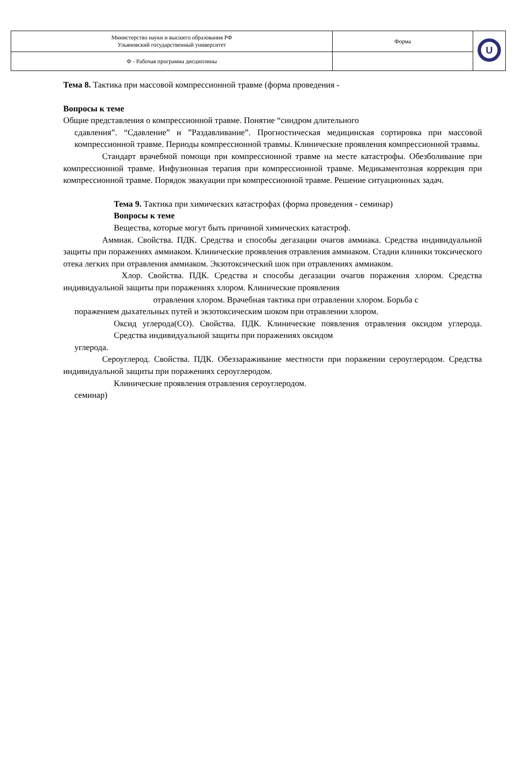| Министерство науки и высшего образования РФ Ульяновский государственный университет | Форма | U |
| Ф - Рабочая программа дисциплины | | |
Тема 8. Тактика при массовой компрессионной травме (форма проведения -
Вопросы к теме
Общие представления о компрессионной травме. Понятие “синдром длительного
сдавления”. “Сдавление” и ”Раздавливание”. Прогностическая медицинская сортировка при массовой компрессионной травме. Периоды компрессионной травмы. Клинические проявления компрессионной травмы.
Стандарт врачебной помощи при компрессионной травме на месте катастрофы. Обезболивание при компрессионной травме. Инфузионная терапия при компрессионной травме. Медикаментозная коррекция при компрессионной травме. Порядок эвакуации при компрессионной травме. Решение ситуационных задач.
Тема 9. Тактика при химических катастрофах (форма проведения - семинар)
Вопросы к теме
Вещества, которые могут быть причиной химических катастроф.
Аммиак. Свойства. ПДК. Средства и способы дегазации очагов аммиака. Средства индивидуальной защиты при поражениях аммиаком. Клинические проявления отравления аммиаком. Стадии клиники токсического отека легких при отравления аммиаком. Экзотоксический шок при отравлениях аммиаком.
Хлор. Свойства. ПДК. Средства и способы дегазации очагов поражения хлором. Средства индивидуальной защиты при поражениях хлором. Клинические проявления
отравления хлором. Врачебная тактика при отравлении хлором. Борьба с
поражением дыхательных путей и экзотоксическим шоком при отравлении хлором.
Оксид углерода(CO). Свойства. ПДК. Клинические появления отравления оксидом углерода. Средства индивидуальной защиты при поражениях оксидом
углерода.
Сероуглерод. Свойства. ПДК. Обеззараживание местности при поражении сероуглеродом. Средства индивидуальной защиты при поражениях сероуглеродом.
Клинические проявления отравления сероуглеродом.
семинар)